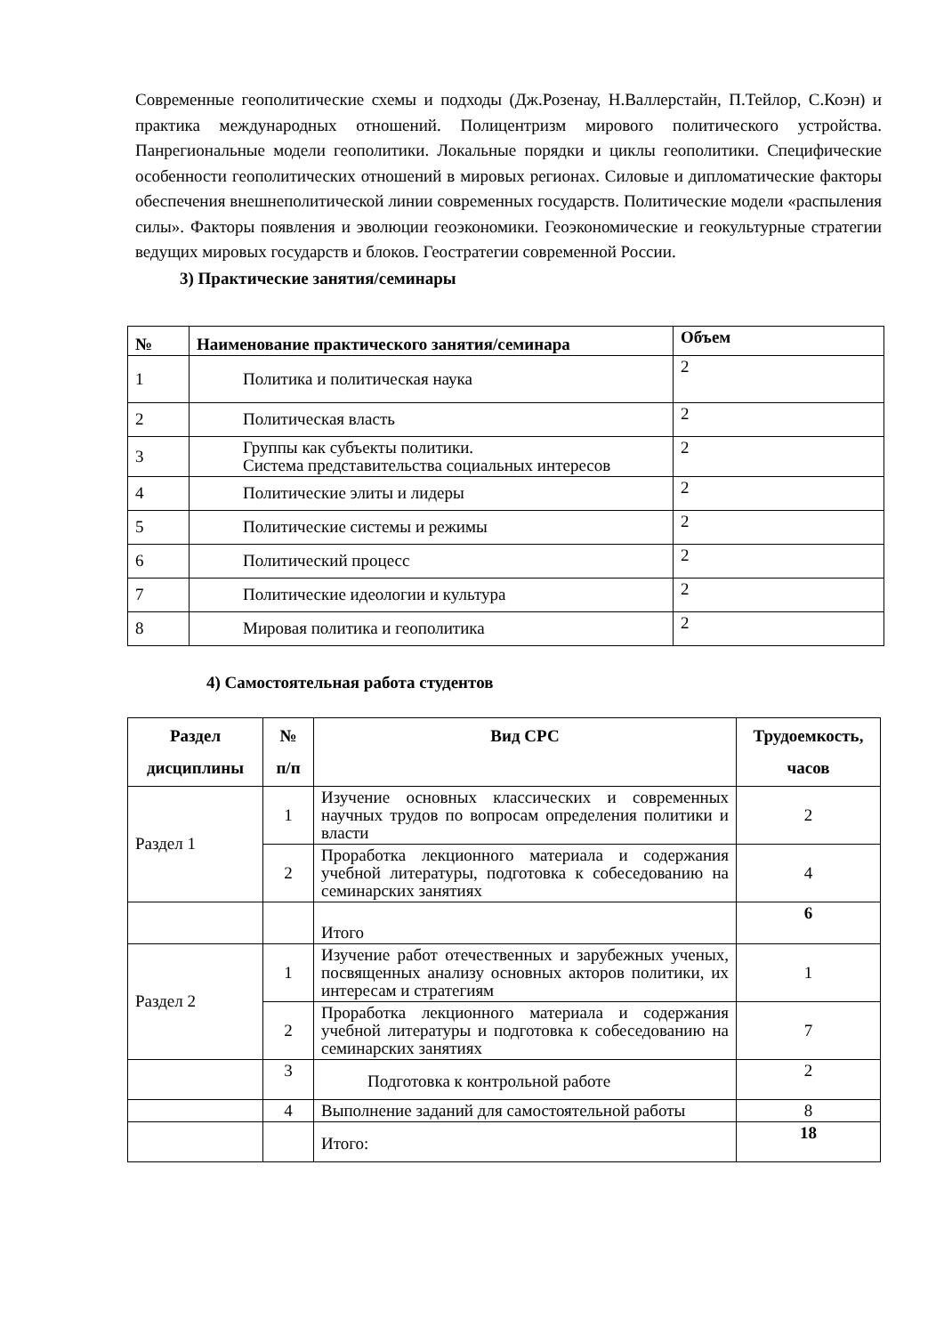Современные геополитические схемы и подходы (Дж.Розенау, Н.Валлерстайн, П.Тейлор, С.Коэн) и практика международных отношений. Полицентризм мирового политического устройства. Панрегиональные модели геополитики. Локальные порядки и циклы геополитики. Специфические особенности геополитических отношений в мировых регионах. Силовые и дипломатические факторы обеспечения внешнеполитической линии современных государств. Политические модели «распыления силы». Факторы появления и эволюции геоэкономики. Геоэкономические и геокультурные стратегии ведущих мировых государств и блоков. Геостратегии современной России.
3) Практические занятия/семинары
| № | Наименование практического занятия/семинара | Объем |
| --- | --- | --- |
| 1 | Политика и политическая наука | 2 |
| 2 | Политическая власть | 2 |
| 3 | Группы как субъекты политики. Система представительства социальных интересов | 2 |
| 4 | Политические элиты и лидеры | 2 |
| 5 | Политические системы и режимы | 2 |
| 6 | Политический процесс | 2 |
| 7 | Политические идеологии и культура | 2 |
| 8 | Мировая политика и геополитика | 2 |
4) Самостоятельная работа студентов
| Раздел дисциплины | № п/п | Вид СРС | Трудоемкость, часов |
| --- | --- | --- | --- |
| Раздел 1 | 1 | Изучение основных классических и современных научных трудов по вопросам определения политики и власти | 2 |
| | 2 | Проработка лекционного материала и содержания учебной литературы, подготовка к собеседованию на семинарских занятиях | 4 |
| | | Итого | 6 |
| Раздел 2 | 1 | Изучение работ отечественных и зарубежных ученых, посвященных анализу основных акторов политики, их интересам и стратегиям | 1 |
| | 2 | Проработка лекционного материала и содержания учебной литературы и подготовка к собеседованию на семинарских занятиях | 7 |
| | 3 | Подготовка к контрольной работе | 2 |
| | 4 | Выполнение заданий для самостоятельной работы | 8 |
| | | Итого: | 18 |